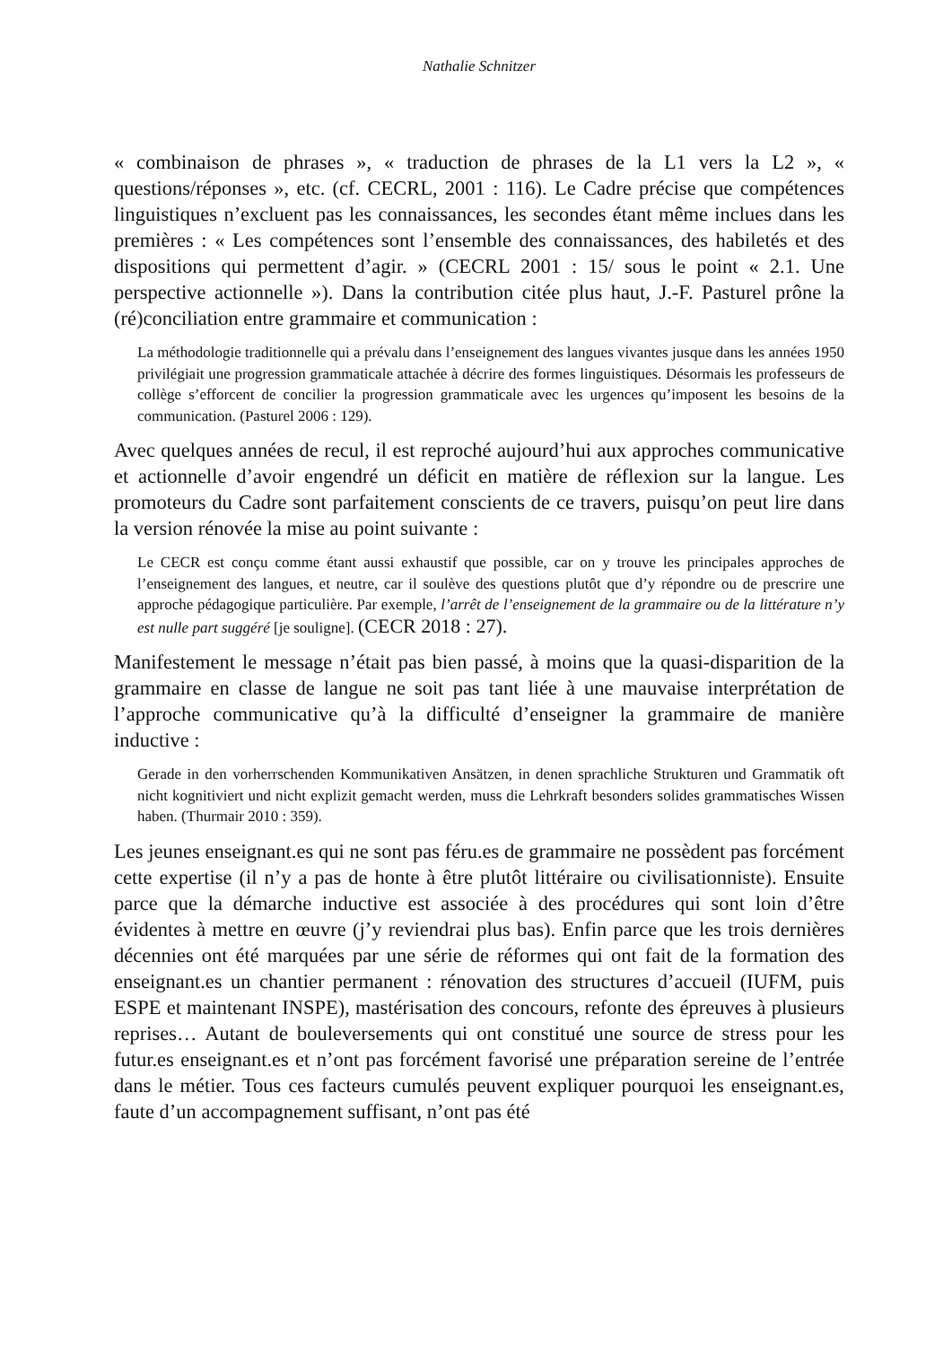Nathalie Schnitzer
« combinaison de phrases », « traduction de phrases de la L1 vers la L2 », « questions/réponses », etc. (cf. CECRL, 2001 : 116). Le Cadre précise que compétences linguistiques n’excluent pas les connaissances, les secondes étant même inclues dans les premières : « Les compétences sont l’ensemble des connaissances, des habiletés et des dispositions qui permettent d’agir. » (CECRL 2001 : 15/ sous le point « 2.1. Une perspective actionnelle »). Dans la contribution citée plus haut, J.-F. Pasturel prône la (ré)conciliation entre grammaire et communication :
La méthodologie traditionnelle qui a prévalu dans l’enseignement des langues vivantes jusque dans les années 1950 privilégiait une progression grammaticale attachée à décrire des formes linguistiques. Désormais les professeurs de collège s’efforcent de concilier la progression grammaticale avec les urgences qu’imposent les besoins de la communication. (Pasturel 2006 : 129).
Avec quelques années de recul, il est reproché aujourd’hui aux approches communicative et actionnelle d’avoir engendré un déficit en matière de réflexion sur la langue. Les promoteurs du Cadre sont parfaitement conscients de ce travers, puisqu’on peut lire dans la version rénovée la mise au point suivante :
Le CECR est conçu comme étant aussi exhaustif que possible, car on y trouve les principales approches de l’enseignement des langues, et neutre, car il soulève des questions plutôt que d’y répondre ou de prescrire une approche pédagogique particulière. Par exemple, l’arrêt de l’enseignement de la grammaire ou de la littérature n’y est nulle part suggéré [je souligne]. (CECR 2018 : 27).
Manifestement le message n’était pas bien passé, à moins que la quasi-disparition de la grammaire en classe de langue ne soit pas tant liée à une mauvaise interprétation de l’approche communicative qu’à la difficulté d’enseigner la grammaire de manière inductive :
Gerade in den vorherrschenden Kommunikativen Ansätzen, in denen sprachliche Strukturen und Grammatik oft nicht kognitiviert und nicht explizit gemacht werden, muss die Lehrkraft besonders solides grammatisches Wissen haben. (Thurmair 2010 : 359).
Les jeunes enseignant.es qui ne sont pas féru.es de grammaire ne possèdent pas forcément cette expertise (il n’y a pas de honte à être plutôt littéraire ou civilisationniste). Ensuite parce que la démarche inductive est associée à des procédures qui sont loin d’être évidentes à mettre en œuvre (j’y reviendrai plus bas). Enfin parce que les trois dernières décennies ont été marquées par une série de réformes qui ont fait de la formation des enseignant.es un chantier permanent : rénovation des structures d’accueil (IUFM, puis ESPE et maintenant INSPE), mastérisation des concours, refonte des épreuves à plusieurs reprises… Autant de bouleversements qui ont constitué une source de stress pour les futur.es enseignant.es et n’ont pas forcément favorisé une préparation sereine de l’entrée dans le métier. Tous ces facteurs cumulés peuvent expliquer pourquoi les enseignant.es, faute d’un accompagnement suffisant, n’ont pas été